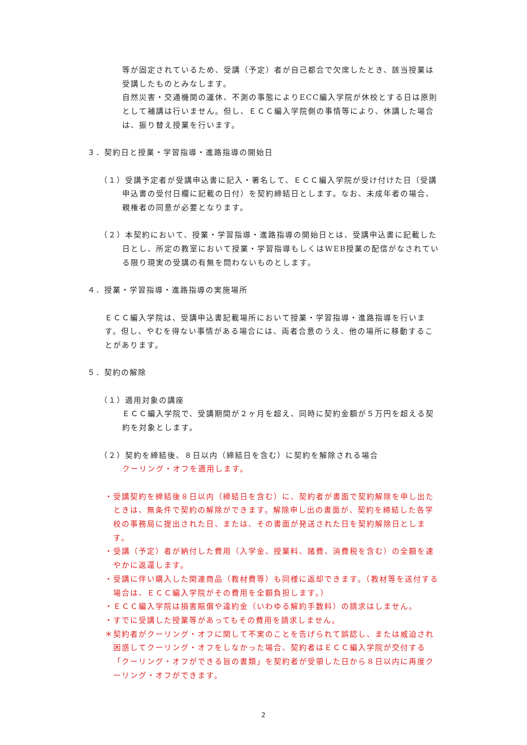等が固定されているため、受講（予定）者が自己都合で欠席したとき、該当授業は受講したものとみなします。
自然災害・交通機関の運休、不測の事態によりECC編入学院が休校とする日は原則として補講は行いません。但し、ＥＣＣ編入学院側の事情等により、休講した場合は、振り替え授業を行います。
３．契約日と授業・学習指導・進路指導の開始日
（１）受講予定者が受講申込書に記入・署名して、ＥＣＣ編入学院が受け付けた日（受講申込書の受付日欄に記載の日付）を契約締結日とします。なお、未成年者の場合、親権者の同意が必要となります。
（２）本契約において、授業・学習指導・進路指導の開始日とは、受講申込書に記載した日とし、所定の教室において授業・学習指導もしくはWEB授業の配信がなされている限り現実の受講の有無を問わないものとします。
４．授業・学習指導・進路指導の実施場所
ＥＣＣ編入学院は、受講申込書記載場所において授業・学習指導・進路指導を行います。但し、やむを得ない事情がある場合には、両者合意のうえ、他の場所に移動することがあります。
５．契約の解除
（１）適用対象の講座
ＥＣＣ編入学院で、受講期間が２ヶ月を超え、同時に契約金額が５万円を超える契約を対象とします。
（２）契約を締結後、８日以内（締結日を含む）に契約を解除される場合
クーリング・オフを適用します。
・受講契約を締結後８日以内（締結日を含む）に、契約者が書面で契約解除を申し出たときは、無条件で契約の解除ができます。解除申し出の書面が、契約を締結した各学校の事務局に提出された日、または、その書面が発送された日を契約解除日とします。
・受講（予定）者が納付した費用（入学金、授業料、諸費、消費税を含む）の全額を速やかに返還します。
・受講に伴い購入した関連商品（教材費等）も同様に返却できます。（教材等を送付する場合は、ＥＣＣ編入学院がその費用を全額負担します。）
・ＥＣＣ編入学院は損害賠償や違約金（いわゆる解約手数料）の請求はしません。
・すでに受講した授業等があってもその費用を請求しません。
＊契約者がクーリング・オフに関して不実のことを告げられて誤認し、または威迫され困惑してクーリング・オフをしなかった場合、契約者はＥＣＣ編入学院が交付する「クーリング・オフができる旨の書類」を契約者が受領した日から８日以内に再度クーリング・オフができます。
2